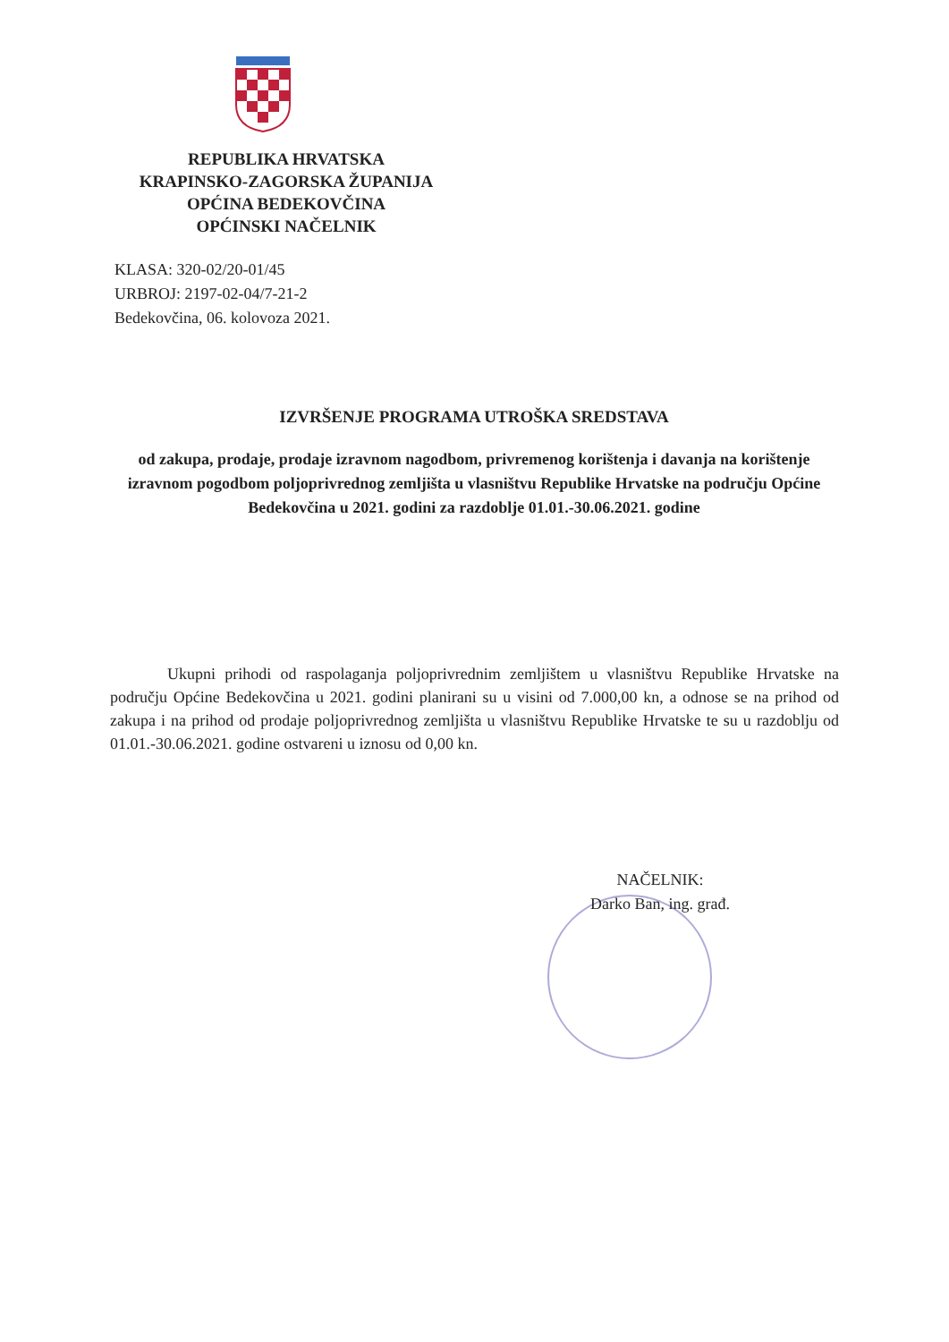REPUBLIKA HRVATSKA
KRAPINSKO-ZAGORSKA ŽUPANIJA
OPĆINA BEDEKOVČINA
OPĆINSKI NAČELNIK
KLASA: 320-02/20-01/45
URBROJ: 2197-02-04/7-21-2
Bedekovčina, 06. kolovoza 2021.
IZVRŠENJE PROGRAMA UTROŠKA SREDSTAVA
od zakupa, prodaje, prodaje izravnom nagodbom, privremenog korištenja i davanja na korištenje izravnom pogodbom poljoprivrednog zemljišta u vlasništvu Republike Hrvatske na području Općine Bedekovčina u 2021. godini za razdoblje 01.01.-30.06.2021. godine
Ukupni prihodi od raspolaganja poljoprivrednim zemljištem u vlasništvu Republike Hrvatske na području Općine Bedekovčina u 2021. godini planirani su u visini od 7.000,00 kn, a odnose se na prihod od zakupa i na prihod od prodaje poljoprivrednog zemljišta u vlasništvu Republike Hrvatske te su u razdoblju od 01.01.-30.06.2021. godine ostvareni u iznosu od 0,00 kn.
NAČELNIK:
Darko Ban, ing. građ.